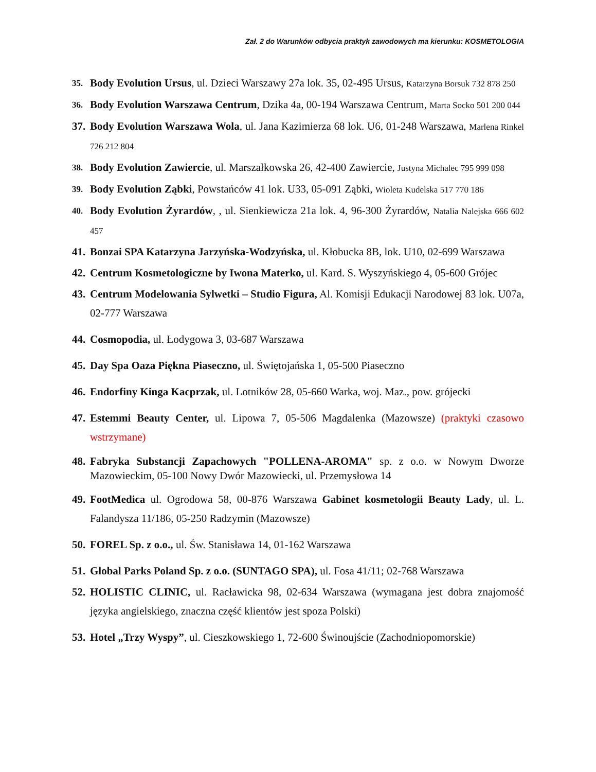Zał. 2 do Warunków odbycia praktyk zawodowych ma kierunku: KOSMETOLOGIA
35. Body Evolution Ursus, ul. Dzieci Warszawy 27a lok. 35, 02-495 Ursus, Katarzyna Borsuk 732 878 250
36. Body Evolution Warszawa Centrum, Dzika 4a, 00-194 Warszawa Centrum, Marta Socko 501 200 044
37. Body Evolution Warszawa Wola, ul. Jana Kazimierza 68 lok. U6, 01-248 Warszawa, Marlena Rinkel 726 212 804
38. Body Evolution Zawiercie, ul. Marszałkowska 26, 42-400 Zawiercie, Justyna Michalec 795 999 098
39. Body Evolution Ząbki, Powstańców 41 lok. U33, 05-091 Ząbki, Wioleta Kudelska 517 770 186
40. Body Evolution Żyrardów, , ul. Sienkiewicza 21a lok. 4, 96-300 Żyrardów, Natalia Nalejska 666 602 457
41. Bonzai SPA Katarzyna Jarzyńska-Wodzyńska, ul. Kłobucka 8B, lok. U10, 02-699 Warszawa
42. Centrum Kosmetologiczne by Iwona Materko, ul. Kard. S. Wyszyńskiego 4, 05-600 Grójec
43. Centrum Modelowania Sylwetki – Studio Figura, Al. Komisji Edukacji Narodowej 83 lok. U07a, 02-777 Warszawa
44. Cosmopodia, ul. Łodygowa 3, 03-687 Warszawa
45. Day Spa Oaza Piękna Piaseczno, ul. Świętojańska 1, 05-500 Piaseczno
46. Endorfiny Kinga Kacprzak, ul. Lotników 28, 05-660 Warka, woj. Maz., pow. grójecki
47. Estemmi Beauty Center, ul. Lipowa 7, 05-506 Magdalenka (Mazowsze) (praktyki czasowo wstrzymane)
48. Fabryka Substancji Zapachowych "POLLENA-AROMA" sp. z o.o. w Nowym Dworze Mazowieckim, 05-100 Nowy Dwór Mazowiecki, ul. Przemysłowa 14
49. FootMedica ul. Ogrodowa 58, 00-876 Warszawa Gabinet kosmetologii Beauty Lady, ul. L. Falandysza 11/186, 05-250 Radzymin (Mazowsze)
50. FOREL Sp. z o.o., ul. Św. Stanisława 14, 01-162 Warszawa
51. Global Parks Poland Sp. z o.o. (SUNTAGO SPA), ul. Fosa 41/11; 02-768 Warszawa
52. HOLISTIC CLINIC, ul. Racławicka 98, 02-634 Warszawa (wymagana jest dobra znajomość języka angielskiego, znaczna część klientów jest spoza Polski)
53. Hotel „Trzy Wyspy”, ul. Cieszkowskiego 1, 72-600 Świnoujście (Zachodniopomorskie)